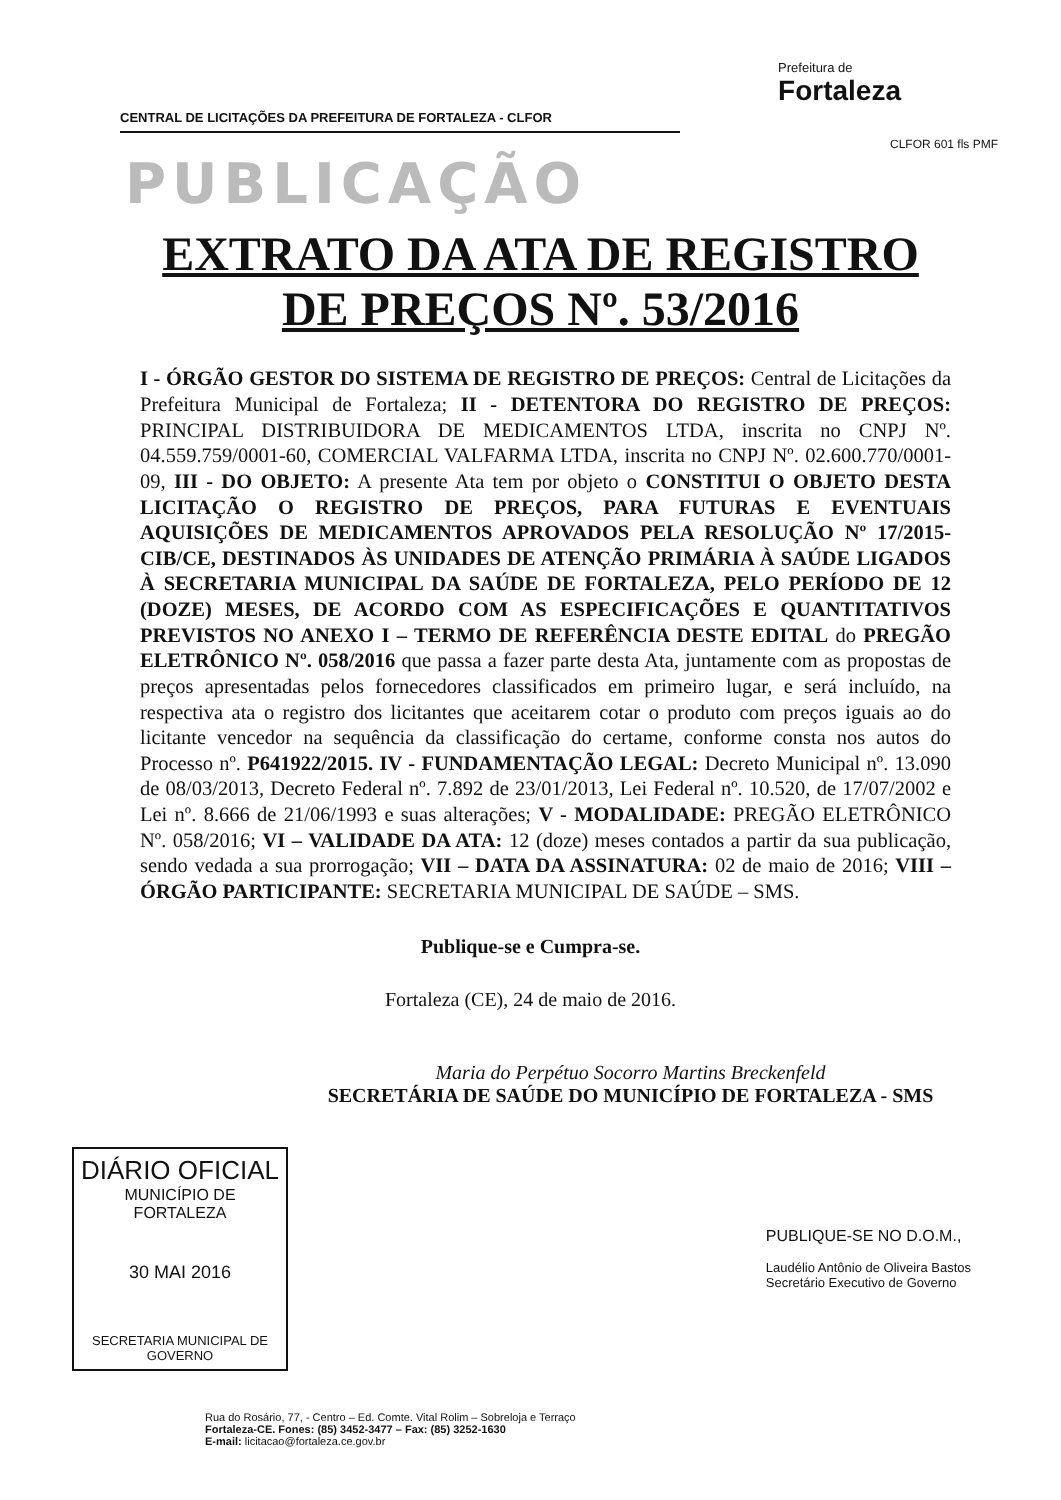CENTRAL DE LICITAÇÕES DA PREFEITURA DE FORTALEZA - CLFOR
Prefeitura de
Fortaleza
CLFOR 601 fls PMF
PUBLICAÇÃO
EXTRATO DA ATA DE REGISTRO DE PREÇOS Nº. 53/2016
I - ÓRGÃO GESTOR DO SISTEMA DE REGISTRO DE PREÇOS: Central de Licitações da Prefeitura Municipal de Fortaleza; II - DETENTORA DO REGISTRO DE PREÇOS: PRINCIPAL DISTRIBUIDORA DE MEDICAMENTOS LTDA, inscrita no CNPJ Nº. 04.559.759/0001-60, COMERCIAL VALFARMA LTDA, inscrita no CNPJ Nº. 02.600.770/0001-09, III - DO OBJETO: A presente Ata tem por objeto o CONSTITUI O OBJETO DESTA LICITAÇÃO O REGISTRO DE PREÇOS, PARA FUTURAS E EVENTUAIS AQUISIÇÕES DE MEDICAMENTOS APROVADOS PELA RESOLUÇÃO Nº 17/2015-CIB/CE, DESTINADOS ÀS UNIDADES DE ATENÇÃO PRIMÁRIA À SAÚDE LIGADOS À SECRETARIA MUNICIPAL DA SAÚDE DE FORTALEZA, PELO PERÍODO DE 12 (DOZE) MESES, DE ACORDO COM AS ESPECIFICAÇÕES E QUANTITATIVOS PREVISTOS NO ANEXO I – TERMO DE REFERÊNCIA DESTE EDITAL do PREGÃO ELETRÔNICO Nº. 058/2016 que passa a fazer parte desta Ata, juntamente com as propostas de preços apresentadas pelos fornecedores classificados em primeiro lugar, e será incluído, na respectiva ata o registro dos licitantes que aceitarem cotar o produto com preços iguais ao do licitante vencedor na sequência da classificação do certame, conforme consta nos autos do Processo nº. P641922/2015. IV - FUNDAMENTAÇÃO LEGAL: Decreto Municipal nº. 13.090 de 08/03/2013, Decreto Federal nº. 7.892 de 23/01/2013, Lei Federal nº. 10.520, de 17/07/2002 e Lei nº. 8.666 de 21/06/1993 e suas alterações; V - MODALIDADE: PREGÃO ELETRÔNICO Nº. 058/2016; VI – VALIDADE DA ATA: 12 (doze) meses contados a partir da sua publicação, sendo vedada a sua prorrogação; VII – DATA DA ASSINATURA: 02 de maio de 2016; VIII – ÓRGÃO PARTICIPANTE: SECRETARIA MUNICIPAL DE SAÚDE – SMS.
Publique-se e Cumpra-se.
Fortaleza (CE), 24 de maio de 2016.
Maria do Perpétuo Socorro Martins Breckenfeld
SECRETÁRIA DE SAÚDE DO MUNICÍPIO DE FORTALEZA - SMS
DIÁRIO OFICIAL
MUNICÍPIO DE FORTALEZA
30 MAI 2016
SECRETARIA MUNICIPAL DE GOVERNO
PUBLIQUE-SE NO D.O.M.,
Laudélio Antônio de Oliveira Bastos
Secretário Executivo de Governo
Rua do Rosário, 77, - Centro – Ed. Comte. Vital Rolim – Sobreloja e Terraço
Fortaleza-CE. Fones: (85) 3452-3477 – Fax: (85) 3252-1630
E-mail: licitacao@fortaleza.ce.gov.br